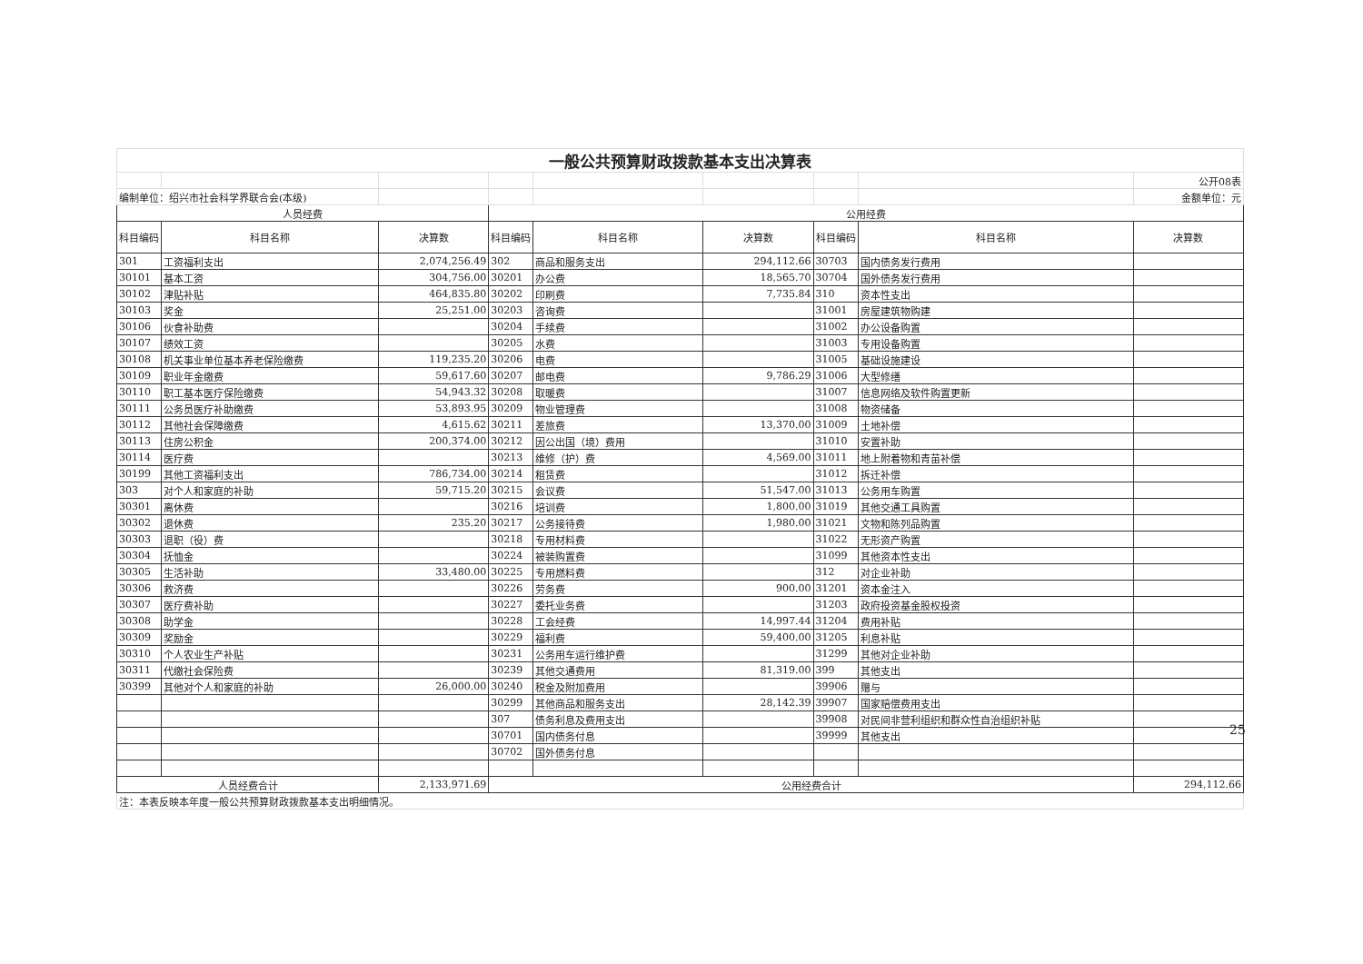| 一般公共预算财政拨款基本支出决算表 | | | | | | | | |
| | | | | | | | | 公开08表 |
| 编制单位：绍兴市社会科学界联合会(本级) | | | | | | | | 金额单位：元 |
| 人员经费 | | | 公用经费 | | | | | |
| 科目编码 | 科目名称 | 决算数 | 科目编码 | 科目名称 | 决算数 | 科目编码 | 科目名称 | 决算数 |
| 301 | 工资福利支出 | 2,074,256.49 | 302 | 商品和服务支出 | 294,112.66 | 30703 | 国内债务发行费用 | |
| 30101 | 基本工资 | 304,756.00 | 30201 | 办公费 | 18,565.70 | 30704 | 国外债务发行费用 | |
| 30102 | 津贴补贴 | 464,835.80 | 30202 | 印刷费 | 7,735.84 | 310 | 资本性支出 | |
| 30103 | 奖金 | 25,251.00 | 30203 | 咨询费 | | 31001 | 房屋建筑物购建 | |
| 30106 | 伙食补助费 | | 30204 | 手续费 | | 31002 | 办公设备购置 | |
| 30107 | 绩效工资 | | 30205 | 水费 | | 31003 | 专用设备购置 | |
| 30108 | 机关事业单位基本养老保险缴费 | 119,235.20 | 30206 | 电费 | | 31005 | 基础设施建设 | |
| 30109 | 职业年金缴费 | 59,617.60 | 30207 | 邮电费 | 9,786.29 | 31006 | 大型修缮 | |
| 30110 | 职工基本医疗保险缴费 | 54,943.32 | 30208 | 取暖费 | | 31007 | 信息网络及软件购置更新 | |
| 30111 | 公务员医疗补助缴费 | 53,893.95 | 30209 | 物业管理费 | | 31008 | 物资储备 | |
| 30112 | 其他社会保障缴费 | 4,615.62 | 30211 | 差旅费 | 13,370.00 | 31009 | 土地补偿 | |
| 30113 | 住房公积金 | 200,374.00 | 30212 | 因公出国（境）费用 | | 31010 | 安置补助 | |
| 30114 | 医疗费 | | 30213 | 维修（护）费 | 4,569.00 | 31011 | 地上附着物和青苗补偿 | |
| 30199 | 其他工资福利支出 | 786,734.00 | 30214 | 租赁费 | | 31012 | 拆迁补偿 | |
| 303 | 对个人和家庭的补助 | 59,715.20 | 30215 | 会议费 | 51,547.00 | 31013 | 公务用车购置 | |
| 30301 | 离休费 | | 30216 | 培训费 | 1,800.00 | 31019 | 其他交通工具购置 | |
| 30302 | 退休费 | 235.20 | 30217 | 公务接待费 | 1,980.00 | 31021 | 文物和陈列品购置 | |
| 30303 | 退职（役）费 | | 30218 | 专用材料费 | | 31022 | 无形资产购置 | |
| 30304 | 抚恤金 | | 30224 | 被装购置费 | | 31099 | 其他资本性支出 | |
| 30305 | 生活补助 | 33,480.00 | 30225 | 专用燃料费 | | 312 | 对企业补助 | |
| 30306 | 救济费 | | 30226 | 劳务费 | 900.00 | 31201 | 资本金注入 | |
| 30307 | 医疗费补助 | | 30227 | 委托业务费 | | 31203 | 政府投资基金股权投资 | |
| 30308 | 助学金 | | 30228 | 工会经费 | 14,997.44 | 31204 | 费用补贴 | |
| 30309 | 奖励金 | | 30229 | 福利费 | 59,400.00 | 31205 | 利息补贴 | |
| 30310 | 个人农业生产补贴 | | 30231 | 公务用车运行维护费 | | 31299 | 其他对企业补助 | |
| 30311 | 代缴社会保险费 | | 30239 | 其他交通费用 | 81,319.00 | 399 | 其他支出 | |
| 30399 | 其他对个人和家庭的补助 | 26,000.00 | 30240 | 税金及附加费用 | | 39906 | 赠与 | |
| | | | 30299 | 其他商品和服务支出 | 28,142.39 | 39907 | 国家赔偿费用支出 | |
| | | | 307 | 债务利息及费用支出 | | 39908 | 对民间非营利组织和群众性自治组织补贴 | |
| | | | 30701 | 国内债务付息 | | 39999 | 其他支出 | |
| | | | 30702 | 国外债务付息 | | | | |
| 人员经费合计 | | 2,133,971.69 | 公用经费合计 | | | | | 294,112.66 |
| 注：本表反映本年度一般公共预算财政拨款基本支出明细情况。 | | | | | | | | |
25